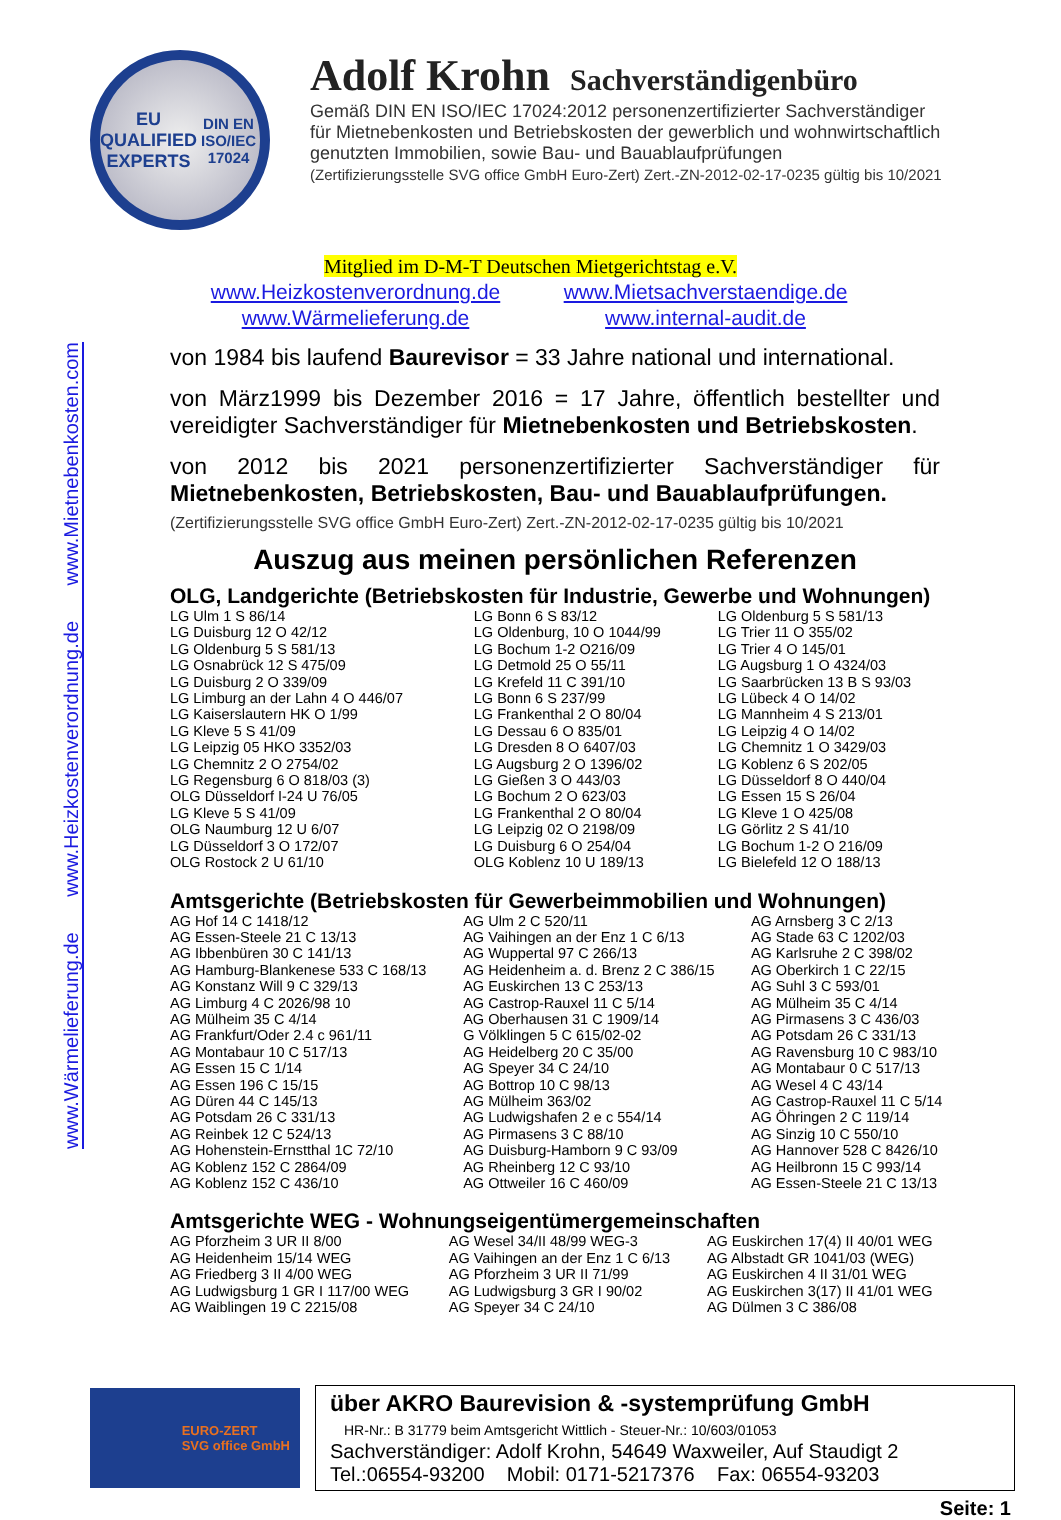www.Wärmelieferung.de www.Heizkostenverordnung.de www.Mietnebenkosten.com
EU
QUALIFIED
EXPERTS
DIN EN ISO/IEC 17024
Adolf Krohn Sachverständigenbüro
Gemäß DIN EN ISO/IEC 17024:2012 personenzertifizierter Sachverständiger
für Mietnebenkosten und Betriebskosten der gewerblich und wohnwirtschaftlich
genutzten Immobilien, sowie Bau- und Bauablaufprüfungen
(Zertifizierungsstelle SVG office GmbH Euro-Zert) Zert.-ZN-2012-02-17-0235 gültig bis 10/2021
Mitglied im D-M-T Deutschen Mietgerichtstag e.V.
www.Heizkostenverordnung.de
www.Mietsachverstaendige.de
www.Wärmelieferung.de
www.internal-audit.de
von 1984 bis laufend Baurevisor = 33 Jahre national und international.
von März1999 bis Dezember 2016 = 17 Jahre, öffentlich bestellter und vereidigter Sachverständiger für Mietnebenkosten und Betriebskosten.
von 2012 bis 2021 personenzertifizierter Sachverständiger für Mietnebenkosten, Betriebskosten, Bau- und Bauablaufprüfungen.
(Zertifizierungsstelle SVG office GmbH Euro-Zert) Zert.-ZN-2012-02-17-0235 gültig bis 10/2021
Auszug aus meinen persönlichen Referenzen
OLG, Landgerichte (Betriebskosten für Industrie, Gewerbe und Wohnungen)
| LG Ulm 1 S 86/14 | LG Bonn 6 S 83/12 | LG Oldenburg 5 S 581/13 |
| LG Duisburg 12 O 42/12 | LG Oldenburg, 10 O 1044/99 | LG Trier 11 O 355/02 |
| LG Oldenburg 5 S 581/13 | LG Bochum 1-2 O216/09 | LG Trier 4 O 145/01 |
| LG Osnabrück 12 S 475/09 | LG Detmold 25 O 55/11 | LG Augsburg 1 O 4324/03 |
| LG Duisburg 2 O 339/09 | LG Krefeld 11 C 391/10 | LG Saarbrücken 13 B S 93/03 |
| LG Limburg an der Lahn 4 O 446/07 | LG Bonn 6 S 237/99 | LG Lübeck 4 O 14/02 |
| LG Kaiserslautern HK O 1/99 | LG Frankenthal 2 O 80/04 | LG Mannheim 4 S 213/01 |
| LG Kleve 5 S 41/09 | LG Dessau 6 O 835/01 | LG Leipzig 4 O 14/02 |
| LG Leipzig 05 HKO 3352/03 | LG Dresden 8 O 6407/03 | LG Chemnitz 1 O 3429/03 |
| LG Chemnitz 2 O 2754/02 | LG Augsburg 2 O 1396/02 | LG Koblenz 6 S 202/05 |
| LG Regensburg 6 O 818/03 (3) | LG Gießen 3 O 443/03 | LG Düsseldorf 8 O 440/04 |
| OLG Düsseldorf I-24 U 76/05 | LG Bochum 2 O 623/03 | LG Essen 15 S 26/04 |
| LG Kleve 5 S 41/09 | LG Frankenthal 2 O 80/04 | LG Kleve 1 O 425/08 |
| OLG Naumburg 12 U 6/07 | LG Leipzig 02 O 2198/09 | LG Görlitz 2 S 41/10 |
| LG Düsseldorf 3 O 172/07 | LG Duisburg 6 O 254/04 | LG Bochum 1-2 O 216/09 |
| OLG Rostock 2 U 61/10 | OLG Koblenz 10 U 189/13 | LG Bielefeld 12 O 188/13 |
Amtsgerichte (Betriebskosten für Gewerbeimmobilien und Wohnungen)
| AG Hof 14 C 1418/12 | AG Ulm 2 C 520/11 | AG Arnsberg 3 C 2/13 |
| AG Essen-Steele 21 C 13/13 | AG Vaihingen an der Enz 1 C 6/13 | AG Stade 63 C 1202/03 |
| AG Ibbenbüren 30 C 141/13 | AG Wuppertal 97 C 266/13 | AG Karlsruhe 2 C 398/02 |
| AG Hamburg-Blankenese 533 C 168/13 | AG Heidenheim a. d. Brenz 2 C 386/15 | AG Oberkirch 1 C 22/15 |
| AG Konstanz Will 9 C 329/13 | AG Euskirchen 13 C 253/13 | AG Suhl 3 C 593/01 |
| AG Limburg 4 C 2026/98 10 | AG Castrop-Rauxel 11 C 5/14 | AG Mülheim 35 C 4/14 |
| AG Mülheim 35 C 4/14 | AG Oberhausen 31 C 1909/14 | AG Pirmasens 3 C 436/03 |
| AG Frankfurt/Oder 2.4 c 961/11 | G Völklingen 5 C 615/02-02 | AG Potsdam 26 C 331/13 |
| AG Montabaur 10 C 517/13 | AG Heidelberg 20 C 35/00 | AG Ravensburg 10 C 983/10 |
| AG Essen 15 C 1/14 | AG Speyer 34 C 24/10 | AG Montabaur 0 C 517/13 |
| AG Essen 196 C 15/15 | AG Bottrop 10 C 98/13 | AG Wesel 4 C 43/14 |
| AG Düren 44 C 145/13 | AG Mülheim 363/02 | AG Castrop-Rauxel 11 C 5/14 |
| AG Potsdam 26 C 331/13 | AG Ludwigshafen 2 e c 554/14 | AG Öhringen 2 C 119/14 |
| AG Reinbek 12 C 524/13 | AG Pirmasens 3 C 88/10 | AG Sinzig 10 C 550/10 |
| AG Hohenstein-Ernstthal 1C 72/10 | AG Duisburg-Hamborn 9 C 93/09 | AG Hannover 528 C 8426/10 |
| AG Koblenz 152 C 2864/09 | AG Rheinberg 12 C 93/10 | AG Heilbronn 15 C 993/14 |
| AG Koblenz 152 C 436/10 | AG Ottweiler 16 C 460/09 | AG Essen-Steele 21 C 13/13 |
Amtsgerichte WEG - Wohnungseigentümergemeinschaften
| AG Pforzheim 3 UR II 8/00 | AG Wesel 34/II 48/99 WEG-3 | AG Euskirchen 17(4) II 40/01 WEG |
| AG Heidenheim 15/14 WEG | AG Vaihingen an der Enz 1 C 6/13 | AG Albstadt GR 1041/03 (WEG) |
| AG Friedberg 3 II 4/00 WEG | AG Pforzheim 3 UR II 71/99 | AG Euskirchen 4 II 31/01 WEG |
| AG Ludwigsburg 1 GR I 117/00 WEG | AG Ludwigsburg 3 GR I 90/02 | AG Euskirchen 3(17) II 41/01 WEG |
| AG Waiblingen 19 C 2215/08 | AG Speyer 34 C 24/10 | AG Dülmen 3 C 386/08 |
EURO-ZERT
SVG office GmbH
über AKRO Baurevision & -systemprüfung GmbH
HR-Nr.: B 31779 beim Amtsgericht Wittlich - Steuer-Nr.: 10/603/01053
Sachverständiger: Adolf Krohn, 54649 Waxweiler, Auf Staudigt 2
Tel.:06554-93200 Mobil: 0171-5217376 Fax: 06554-93203
Seite: 1